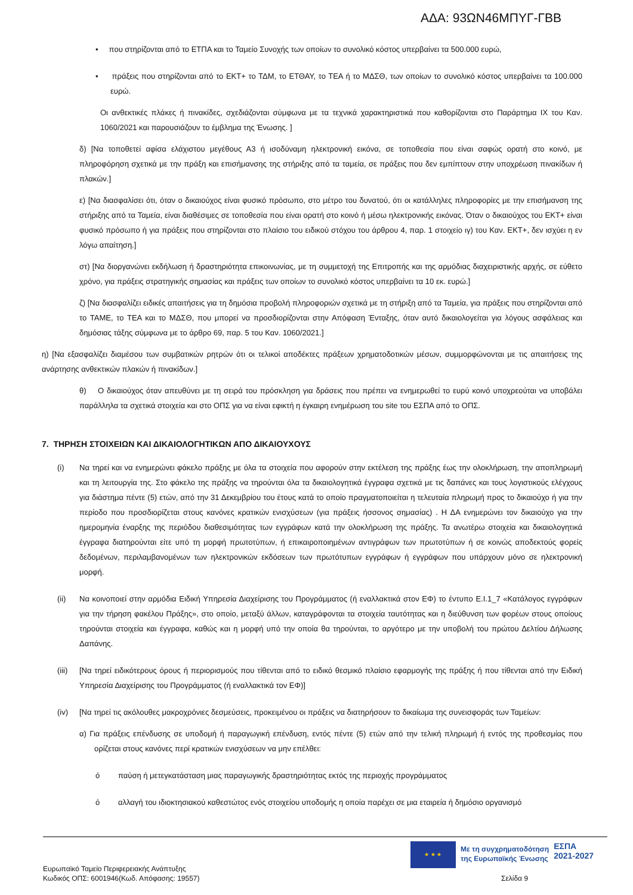ΑΔΑ: 93ΩΝ46ΜΠΥΓ-ΓΒΒ
• που στηρίζονται από το ΕΤΠΑ και το Ταμείο Συνοχής των οποίων το συνολικό κόστος υπερβαίνει τα 500.000 ευρώ,
• πράξεις που στηρίζονται από το ΕΚΤ+ το ΤΔΜ, το ΕΤΘΑΥ, το ΤΕΑ ή το ΜΔΣΘ, των οποίων το συνολικό κόστος υπερβαίνει τα 100.000 ευρώ.
Οι ανθεκτικές πλάκες ή πινακίδες, σχεδιάζονται σύμφωνα με τα τεχνικά χαρακτηριστικά που καθορίζονται στο Παράρτημα IX του Καν. 1060/2021 και παρουσιάζουν το έμβλημα της Ένωσης. ]
δ) [Να τοποθετεί αφίσα ελάχιστου μεγέθους Α3 ή ισοδύναμη ηλεκτρονική εικόνα, σε τοποθεσία που είναι σαφώς ορατή στο κοινό, με πληροφόρηση σχετικά με την πράξη και επισήμανσης της στήριξης από τα ταμεία, σε πράξεις που δεν εμπίπτουν στην υποχρέωση πινακίδων ή πλακών.]
ε) [Να διασφαλίσει ότι, όταν ο δικαιούχος είναι φυσικό πρόσωπο, στο μέτρο του δυνατού, ότι οι κατάλληλες πληροφορίες με την επισήμανση της στήριξης από τα Ταμεία, είναι διαθέσιμες σε τοποθεσία που είναι ορατή στο κοινό ή μέσω ηλεκτρονικής εικόνας. Όταν ο δικαιούχος του ΕΚΤ+ είναι φυσικό πρόσωπο ή για πράξεις που στηρίζονται στο πλαίσιο του ειδικού στόχου του άρθρου 4, παρ. 1 στοιχείο ιγ) του Καν. ΕΚΤ+, δεν ισχύει η εν λόγω απαίτηση.]
στ) [Να διοργανώνει εκδήλωση ή δραστηριότητα επικοινωνίας, με τη συμμετοχή της Επιτροπής και της αρμόδιας διαχειριστικής αρχής, σε εύθετο χρόνο, για πράξεις στρατηγικής σημασίας και πράξεις των οποίων το συνολικό κόστος υπερβαίνει τα 10 εκ. ευρώ.]
ζ) [Να διασφαλίζει ειδικές απαιτήσεις για τη δημόσια προβολή πληροφοριών σχετικά με τη στήριξη από τα Ταμεία, για πράξεις που στηρίζονται από το ΤΑΜΕ, το ΤΕΑ και το ΜΔΣΘ, που μπορεί να προσδιορίζονται στην Απόφαση Ένταξης, όταν αυτό δικαιολογείται για λόγους ασφάλειας και δημόσιας τάξης σύμφωνα με το άρθρο 69, παρ. 5 του Καν. 1060/2021.]
η) [Να εξασφαλίζει διαμέσου των συμβατικών ρητρών ότι οι τελικοί αποδέκτες πράξεων χρηματοδοτικών μέσων, συμμορφώνονται με τις απαιτήσεις της ανάρτησης ανθεκτικών πλακών ή πινακίδων.]
θ) Ο δικαιούχος όταν απευθύνει με τη σειρά του πρόσκληση για δράσεις που πρέπει να ενημερωθεί το ευρύ κοινό υποχρεούται να υποβάλει παράλληλα τα σχετικά στοιχεία και στο ΟΠΣ για να είναι εφικτή η έγκαιρη ενημέρωση του site του ΕΣΠΑ από το ΟΠΣ.
7. ΤΗΡΗΣΗ ΣΤΟΙΧΕΙΩΝ ΚΑΙ ΔΙΚΑΙΟΛΟΓΗΤΙΚΩΝ ΑΠΟ ΔΙΚΑΙΟΥΧΟΥΣ
(i) Να τηρεί και να ενημερώνει φάκελο πράξης με όλα τα στοιχεία που αφορούν στην εκτέλεση της πράξης έως την ολοκλήρωση, την αποπληρωμή και τη λειτουργία της. Στο φάκελο της πράξης να τηρούνται όλα τα δικαιολογητικά έγγραφα σχετικά με τις δαπάνες και τους λογιστικούς ελέγχους για διάστημα πέντε (5) ετών, από την 31 Δεκεμβρίου του έτους κατά το οποίο πραγματοποιείται η τελευταία πληρωμή προς το δικαιούχο ή για την περίοδο που προσδιορίζεται στους κανόνες κρατικών ενισχύσεων (για πράξεις ήσσονος σημασίας) . Η ΔΑ ενημερώνει τον δικαιούχο για την ημερομηνία έναρξης της περιόδου διαθεσιμότητας των εγγράφων κατά την ολοκλήρωση της πράξης. Τα ανωτέρω στοιχεία και δικαιολογητικά έγγραφα διατηρούνται είτε υπό τη μορφή πρωτοτύπων, ή επικαιροποιημένων αντιγράφων των πρωτοτύπων ή σε κοινώς αποδεκτούς φορείς δεδομένων, περιλαμβανομένων των ηλεκτρονικών εκδόσεων των πρωτότυπων εγγράφων ή εγγράφων που υπάρχουν μόνο σε ηλεκτρονική μορφή.
(ii) Να κοινοποιεί στην αρμόδια Ειδική Υπηρεσία Διαχείρισης του Προγράμματος (ή εναλλακτικά στον ΕΦ) το έντυπο Ε.Ι.1_7 «Κατάλογος εγγράφων για την τήρηση φακέλου Πράξης», στο οποίο, μεταξύ άλλων, καταγράφονται τα στοιχεία ταυτότητας και η διεύθυνση των φορέων στους οποίους τηρούνται στοιχεία και έγγραφα, καθώς και η μορφή υπό την οποία θα τηρούνται, το αργότερο με την υποβολή του πρώτου Δελτίου Δήλωσης Δαπάνης.
(iii) [Να τηρεί ειδικότερους όρους ή περιορισμούς που τίθενται από το ειδικό θεσμικό πλαίσιο εφαρμογής της πράξης ή που τίθενται από την Ειδική Υπηρεσία Διαχείρισης του Προγράμματος (ή εναλλακτικά τον ΕΦ)]
(iv) [Να τηρεί τις ακόλουθες μακροχρόνιες δεσμεύσεις, προκειμένου οι πράξεις να διατηρήσουν το δικαίωμα της συνεισφοράς των Ταμείων:
α) Για πράξεις επένδυσης σε υποδομή ή παραγωγική επένδυση, εντός πέντε (5) ετών από την τελική πληρωμή ή εντός της προθεσμίας που ορίζεται στους κανόνες περί κρατικών ενισχύσεων να μην επέλθει:
ό παύση ή μετεγκατάσταση μιας παραγωγικής δραστηριότητας εκτός της περιοχής προγράμματος
ό αλλαγή του ιδιοκτησιακού καθεστώτος ενός στοιχείου υποδομής η οποία παρέχει σε μια εταιρεία ή δημόσιο οργανισμό
★ ★ ★
Με τη συγχρηματοδότηση
της Ευρωπαϊκής Ένωσης
ΕΣΠΑ
2021-2027
Ευρωπαϊκό Ταμείο Περιφερειακής Ανάπτυξης
Κωδικός ΟΠΣ: 6001946(Κωδ. Απόφασης: 19557)
Σελίδα 9